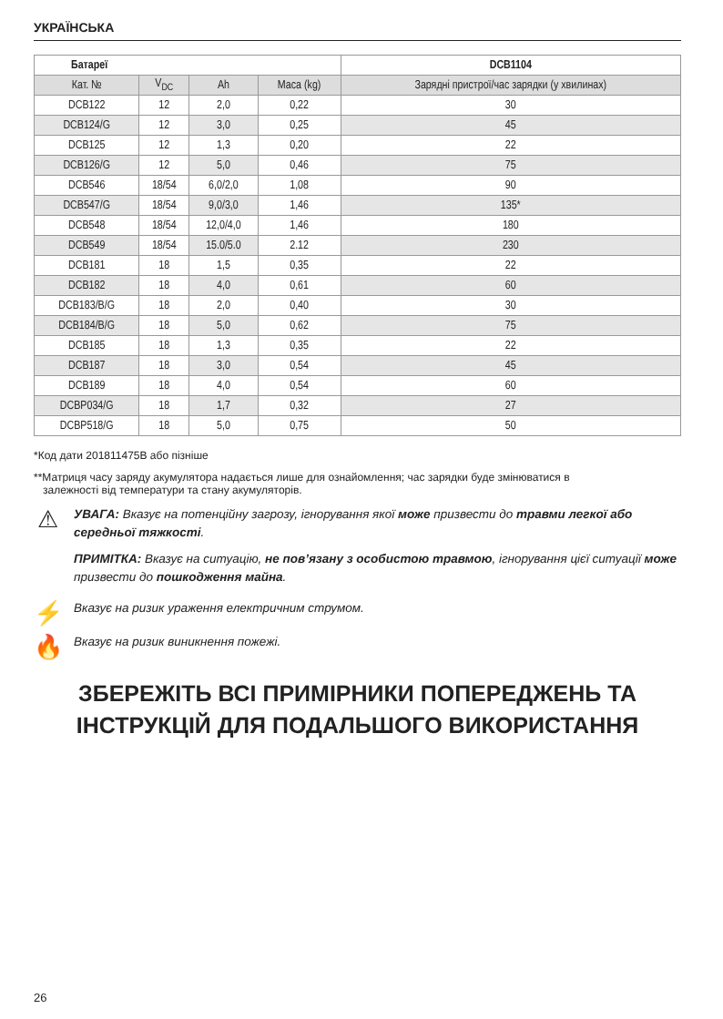УКРАЇНСЬКА
| Батареї | | | | DCB1104 |
| --- | --- | --- | --- | --- |
| Кат. № | V<sub>DC</sub> | Ah | Маса (kg) | Зарядні пристрої/час зарядки (у хвилинах) |
| DCB122 | 12 | 2,0 | 0,22 | 30 |
| DCB124/G | 12 | 3,0 | 0,25 | 45 |
| DCB125 | 12 | 1,3 | 0,20 | 22 |
| DCB126/G | 12 | 5,0 | 0,46 | 75 |
| DCB546 | 18/54 | 6,0/2,0 | 1,08 | 90 |
| DCB547/G | 18/54 | 9,0/3,0 | 1,46 | 135* |
| DCB548 | 18/54 | 12,0/4,0 | 1,46 | 180 |
| DCB549 | 18/54 | 15.0/5.0 | 2.12 | 230 |
| DCB181 | 18 | 1,5 | 0,35 | 22 |
| DCB182 | 18 | 4,0 | 0,61 | 60 |
| DCB183/B/G | 18 | 2,0 | 0,40 | 30 |
| DCB184/B/G | 18 | 5,0 | 0,62 | 75 |
| DCB185 | 18 | 1,3 | 0,35 | 22 |
| DCB187 | 18 | 3,0 | 0,54 | 45 |
| DCB189 | 18 | 4,0 | 0,54 | 60 |
| DCBP034/G | 18 | 1,7 | 0,32 | 27 |
| DCBP518/G | 18 | 5,0 | 0,75 | 50 |
*Код дати 201811475B або пізніше
**Матриця часу заряду акумулятора надається лише для ознайомлення; час зарядки буде змінюватися в
залежності від температури та стану акумуляторів.
⚠
УВАГА: Вказує на потенційну загрозу, ігнорування якої може призвести до травми легкої або середньої тяжкості.
ПРИМІТКА: Вказує на ситуацію, не пов’язану з особистою травмою, ігнорування цієї ситуації може призвести до пошкодження майна.
⚡
Вказує на ризик ураження електричним струмом.
🔥
Вказує на ризик виникнення пожежі.
ЗБЕРЕЖІТЬ ВСІ ПРИМІРНИКИ ПОПЕРЕДЖЕНЬ ТА
ІНСТРУКЦІЙ ДЛЯ ПОДАЛЬШОГО ВИКОРИСТАННЯ
26